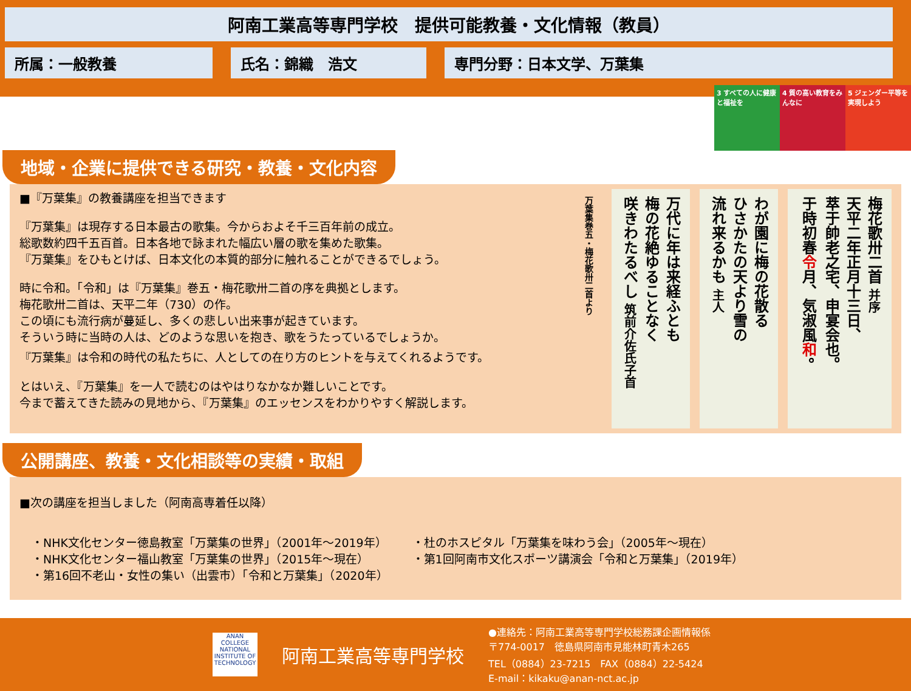阿南工業高等専門学校　提供可能教養・文化情報（教員）
所属：一般教養 氏名：錦織　浩文 専門分野：日本文学、万葉集
3 すべての人に健康と福祉を
4 質の高い教育をみんなに
5 ジェンダー平等を実現しよう
地域・企業に提供できる研究・教養・文化内容
■『万葉集』の教養講座を担当できます
『万葉集』は現存する日本最古の歌集。今からおよそ千三百年前の成立。
総歌数約四千五百首。日本各地で詠まれた幅広い層の歌を集めた歌集。
『万葉集』をひもとけば、日本文化の本質的部分に触れることができるでしょう。
時に令和。「令和」は『万葉集』巻五・梅花歌卅二首の序を典拠とします。
梅花歌卅二首は、天平二年（730）の作。
この頃にも流行病が蔓延し、多くの悲しい出来事が起きています。
そういう時に当時の人は、どのような思いを抱き、歌をうたっているでしょうか。
『万葉集』は令和の時代の私たちに、人としての在り方のヒントを与えてくれるようです。
とはいえ、『万葉集』を一人で読むのはやはりなかなか難しいことです。
今まで蓄えてきた読みの見地から、『万葉集』のエッセンスをわかりやすく解説します。
梅花歌卅二首 并序
天平二年正月十三日、
萃于帥老之宅、申宴会也。
于時初春令月、気淑風和。
わが園に梅の花散る
ひさかたの天より雪の
流れ来るかも 主人
万代に年は来経ふとも
梅の花絶ゆることなく
咲きわたるべし 筑前介佐氏子首
万葉集巻五・梅花歌卅二首より
公開講座、教養・文化相談等の実績・取組
■次の講座を担当しました（阿南高専着任以降）
・NHK文化センター徳島教室「万葉集の世界」（2001年～2019年）
・NHK文化センター福山教室「万葉集の世界」（2015年～現在）
・第16回不老山・女性の集い（出雲市）「令和と万葉集」（2020年）
・杜のホスピタル「万葉集を味わう会」（2005年～現在）
・第1回阿南市文化スポーツ講演会「令和と万葉集」（2019年）
ANAN COLLEGE NATIONAL INSTITUTE OF TECHNOLOGY
阿南工業高等専門学校
●連絡先：阿南工業高等専門学校総務課企画情報係
〒774-0017　徳島県阿南市見能林町青木265
TEL（0884）23-7215　FAX（0884）22-5424
E-mail：kikaku@anan-nct.ac.jp